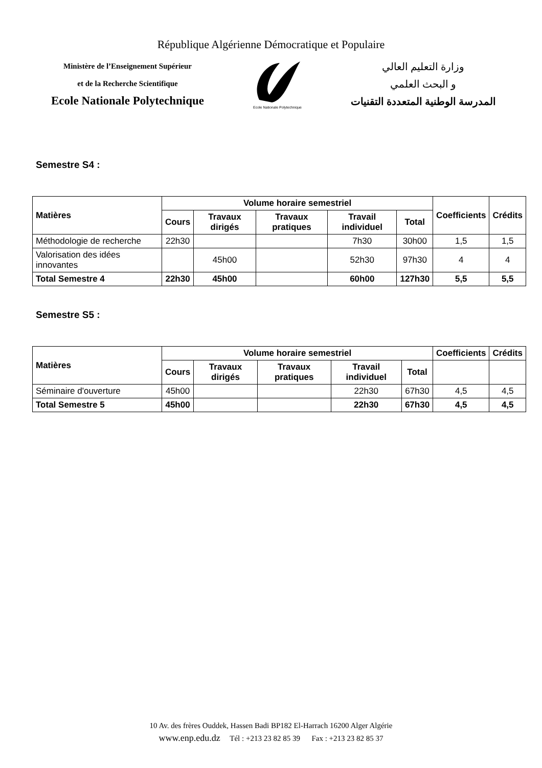République Algérienne Démocratique et Populaire
Ministère de l’Enseignement Supérieur
et de la Recherche Scientifique
Ecole Nationale Polytechnique
Ecole Nationale Polytechnique
وزارة التعليم العالي
و البحث العلمي
المدرسة الوطنية المتعددة التقنيات
Semestre S4 :
| Matières | Volume horaire semestriel | | | | | Coefficients | Crédits |
| --- | --- | --- | --- | --- | --- | --- | --- |
| | Cours | Travaux dirigés | Travaux pratiques | Travail individuel | Total | | |
| Méthodologie de recherche | 22h30 | | | 7h30 | 30h00 | 1,5 | 1,5 |
| Valorisation des idées innovantes | | 45h00 | | 52h30 | 97h30 | 4 | 4 |
| Total Semestre 4 | 22h30 | 45h00 | | 60h00 | 127h30 | 5,5 | 5,5 |
Semestre S5 :
| Matières | Volume horaire semestriel | | | | | Coefficients | Crédits |
| --- | --- | --- | --- | --- | --- | --- | --- |
| | Cours | Travaux dirigés | Travaux pratiques | Travail individuel | Total | | |
| Séminaire d'ouverture | 45h00 | | | 22h30 | 67h30 | 4,5 | 4,5 |
| Total Semestre 5 | 45h00 | | | 22h30 | 67h30 | 4,5 | 4,5 |
10 Av. des frères Ouddek, Hassen Badi BP182 El-Harrach 16200 Alger Algérie
www.enp.edu.dz Tél : +213 23 82 85 39 Fax : +213 23 82 85 37